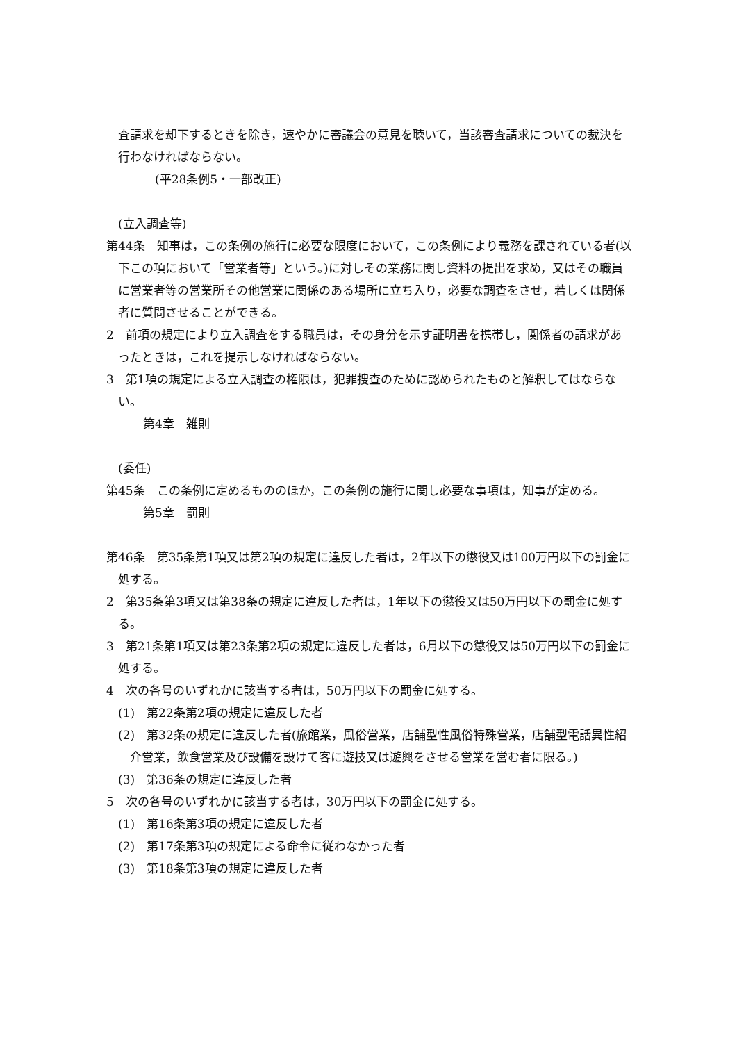査請求を却下するときを除き，速やかに審議会の意見を聴いて，当該審査請求についての裁決を行わなければならない。
(平28条例5・一部改正)
(立入調査等)
第44条　知事は，この条例の施行に必要な限度において，この条例により義務を課されている者(以下この項において「営業者等」という。)に対しその業務に関し資料の提出を求め，又はその職員に営業者等の営業所その他営業に関係のある場所に立ち入り，必要な調査をさせ，若しくは関係者に質問させることができる。
2　前項の規定により立入調査をする職員は，その身分を示す証明書を携帯し，関係者の請求があったときは，これを提示しなければならない。
3　第1項の規定による立入調査の権限は，犯罪捜査のために認められたものと解釈してはならない。
第4章　雑則
(委任)
第45条　この条例に定めるもののほか，この条例の施行に関し必要な事項は，知事が定める。
第5章　罰則
第46条　第35条第1項又は第2項の規定に違反した者は，2年以下の懲役又は100万円以下の罰金に処する。
2　第35条第3項又は第38条の規定に違反した者は，1年以下の懲役又は50万円以下の罰金に処する。
3　第21条第1項又は第23条第2項の規定に違反した者は，6月以下の懲役又は50万円以下の罰金に処する。
4　次の各号のいずれかに該当する者は，50万円以下の罰金に処する。
(1)　第22条第2項の規定に違反した者
(2)　第32条の規定に違反した者(旅館業，風俗営業，店舗型性風俗特殊営業，店舗型電話異性紹介営業，飲食営業及び設備を設けて客に遊技又は遊興をさせる営業を営む者に限る。)
(3)　第36条の規定に違反した者
5　次の各号のいずれかに該当する者は，30万円以下の罰金に処する。
(1)　第16条第3項の規定に違反した者
(2)　第17条第3項の規定による命令に従わなかった者
(3)　第18条第3項の規定に違反した者